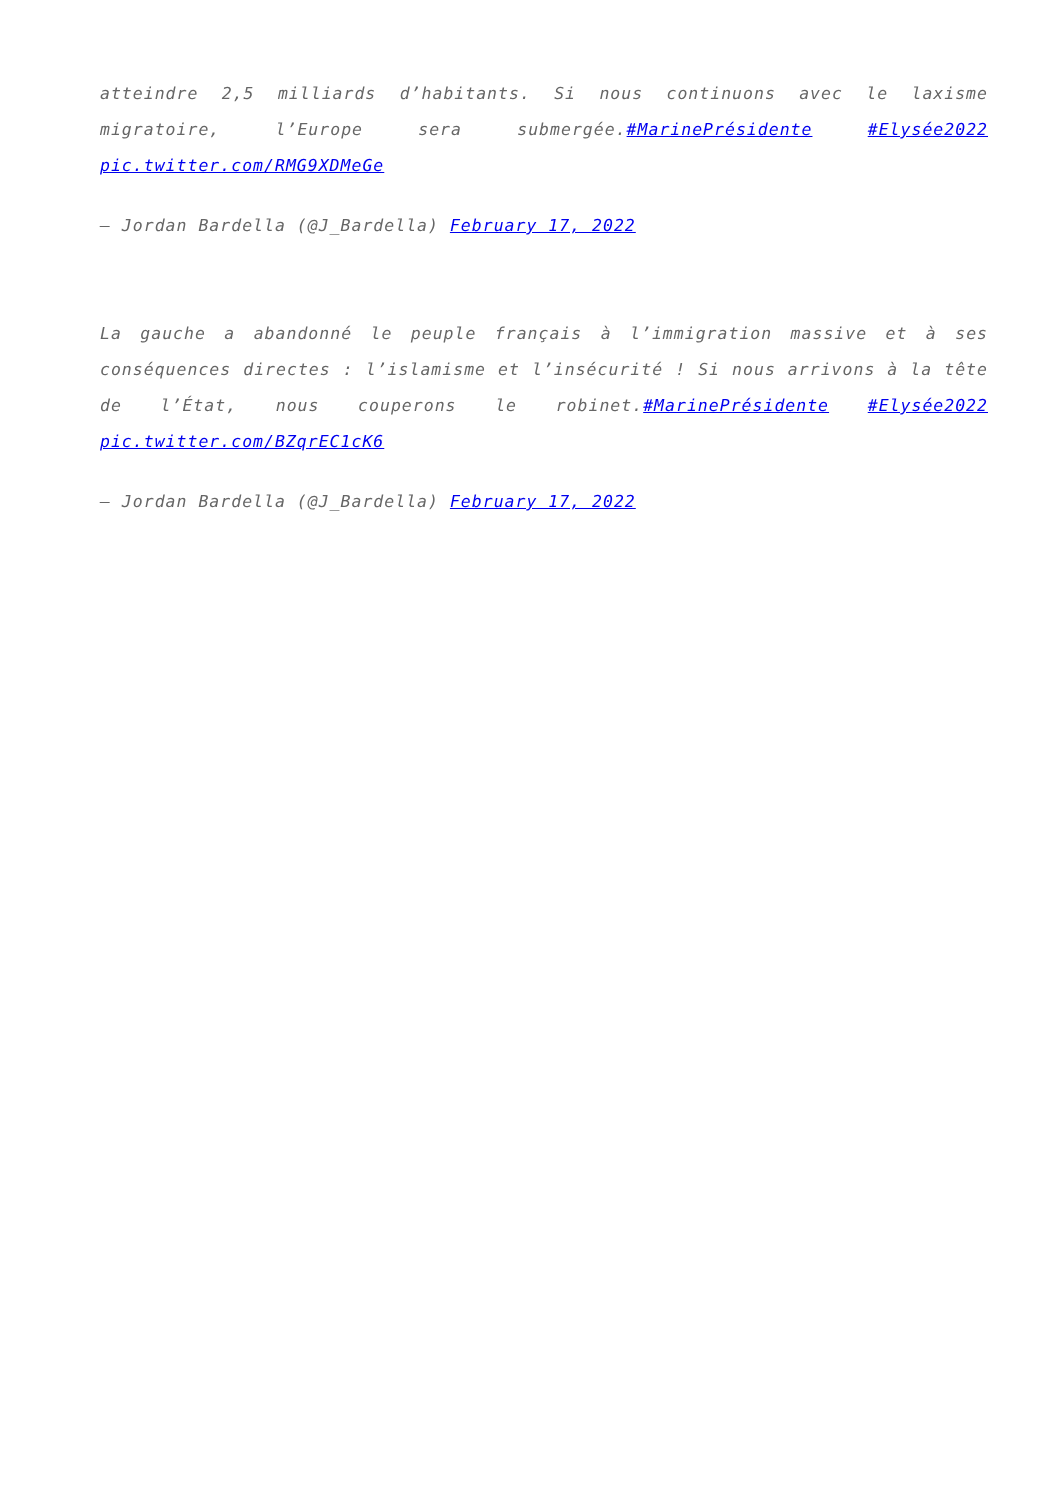atteindre 2,5 milliards d’habitants. Si nous continuons avec le laxisme migratoire, l’Europe sera submergée.#MarinePrésidente #Elysée2022 pic.twitter.com/RMG9XDMeGe
— Jordan Bardella (@J_Bardella) February 17, 2022
La gauche a abandonné le peuple français à l’immigration massive et à ses conséquences directes : l’islamisme et l’insécurité ! Si nous arrivons à la tête de l’État, nous couperons le robinet.#MarinePrésidente #Elysée2022 pic.twitter.com/BZqrEC1cK6
— Jordan Bardella (@J_Bardella) February 17, 2022